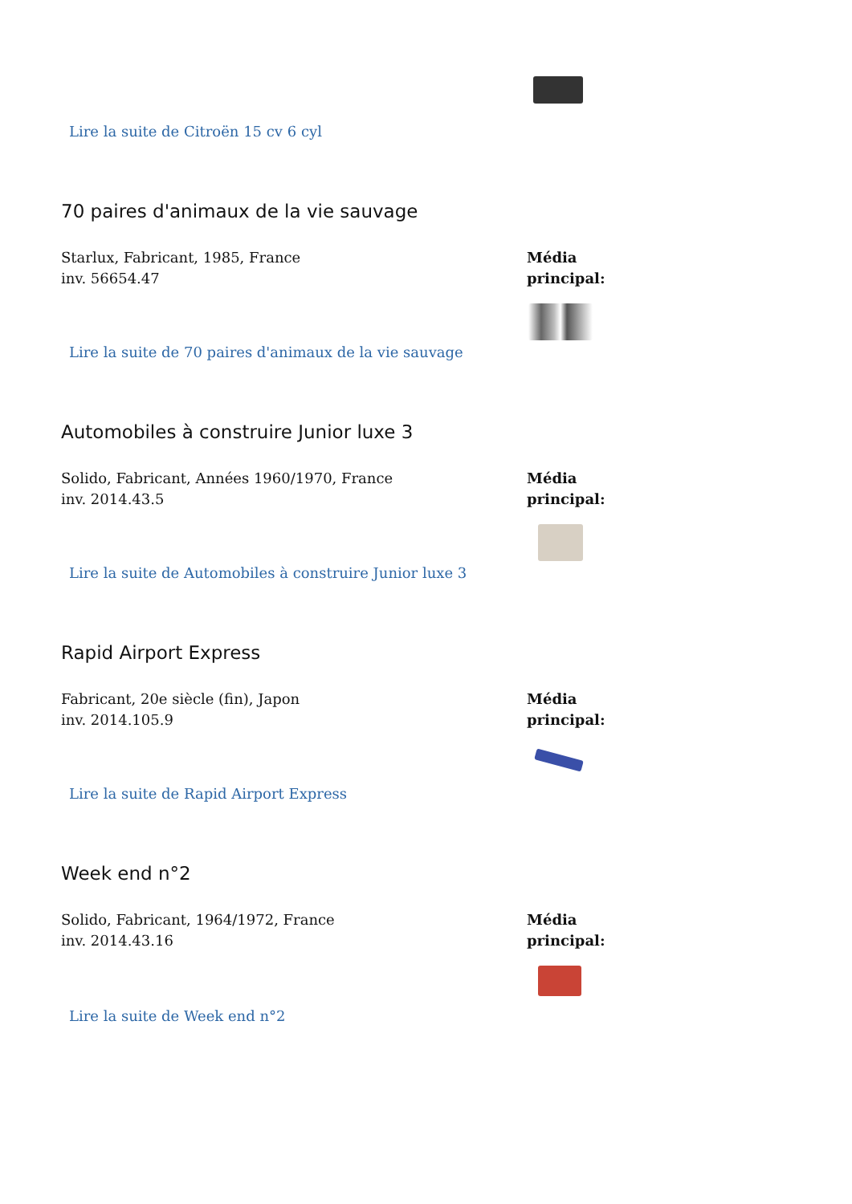Lire la suite de Citroën 15 cv 6 cyl
70 paires d'animaux de la vie sauvage
Starlux, Fabricant, 1985, France
inv. 56654.47
Média
principal:
Lire la suite de 70 paires d'animaux de la vie sauvage
Automobiles à construire Junior luxe 3
Solido, Fabricant, Années 1960/1970, France
inv. 2014.43.5
Média
principal:
Lire la suite de Automobiles à construire Junior luxe 3
Rapid Airport Express
Fabricant, 20e siècle (fin), Japon
inv. 2014.105.9
Média
principal:
Lire la suite de Rapid Airport Express
Week end n°2
Solido, Fabricant, 1964/1972, France
inv. 2014.43.16
Média
principal:
Lire la suite de Week end n°2